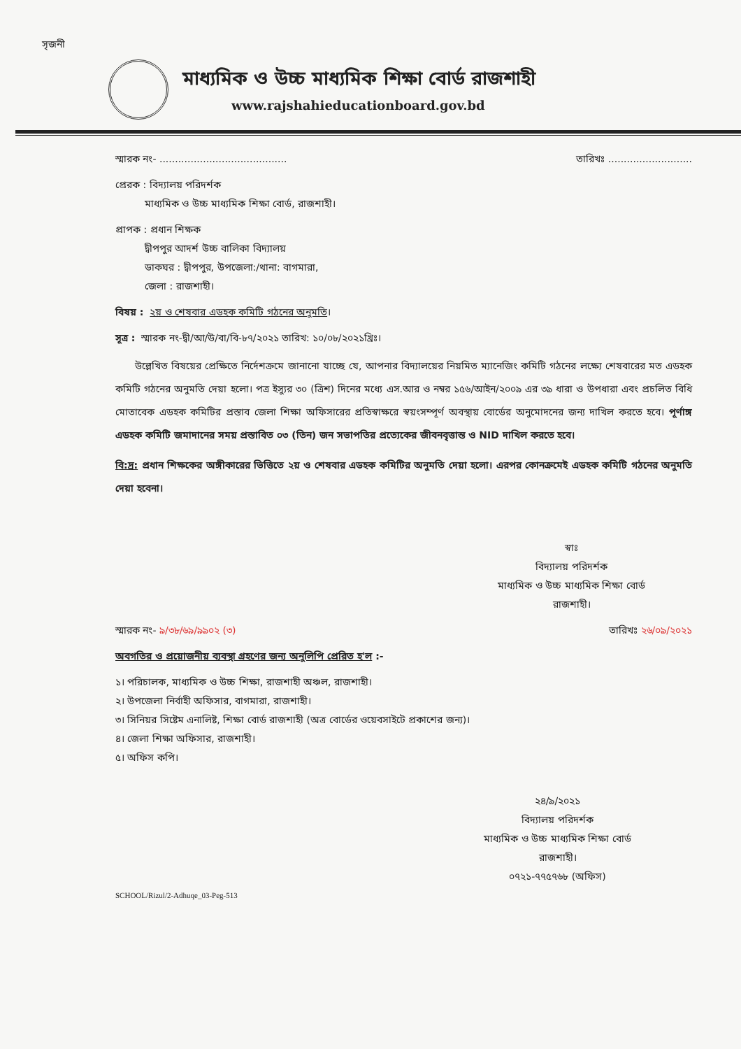সৃজনী
মাধ্যমিক ও উচ্চ মাধ্যমিক শিক্ষা বোর্ড রাজশাহী
www.rajshahieducationboard.gov.bd
স্মারক নং- ......................................... তারিখঃ ...........................
প্রেরক : বিদ্যালয় পরিদর্শক
   মাধ্যমিক ও উচ্চ মাধ্যমিক শিক্ষা বোর্ড, রাজশাহী।
প্রাপক : প্রধান শিক্ষক
   দ্বীপপুর আদর্শ উচ্চ বালিকা বিদ্যালয়
   ডাকঘর : দ্বীপপুর, উপজেলা:/থানা: বাগমারা,
   জেলা : রাজশাহী।
বিষয় : ২য় ও শেষবার এডহক কমিটি গঠনের অনুমতি।
সূত্র : স্মারক নং-দ্বী/আ/উ/বা/বি-৮৭/২০২১ তারিখ: ১০/০৮/২০২১খ্রিঃ।
  উল্লেখিত বিষয়ের প্রেক্ষিতে নির্দেশক্রমে জানানো যাচ্ছে যে, আপনার বিদ্যালয়ের নিয়মিত ম্যানেজিং কমিটি গঠনের লক্ষ্যে শেষবারের মত এডহক কমিটি গঠনের অনুমতি দেয়া হলো। পত্র ইস্যুর ৩০ (ত্রিশ) দিনের মধ্যে এস.আর ও নম্বর ১৫৬/আইন/২০০৯ এর ৩৯ ধারা ও উপধারা এবং প্রচলিত বিধি মোতাবেক এডহক কমিটির প্রস্তাব জেলা শিক্ষা অফিসারের প্রতিস্বাক্ষরে স্বয়ংসম্পূর্ণ অবস্থায় বোর্ডের অনুমোদনের জন্য দাখিল করতে হবে। পূর্ণাঙ্গ এডহক কমিটি জমাদানের সময় প্রস্তাবিত ০৩ (তিন) জন সভাপতির প্রত্যেকের জীবনবৃত্তান্ত ও NID দাখিল করতে হবে।
বি:দ্র: প্রধান শিক্ষকের অঙ্গীকারের ভিত্তিতে ২য় ও শেষবার এডহক কমিটির অনুমতি দেয়া হলো। এরপর কোনক্রমেই এডহক কমিটি গঠনের অনুমতি দেয়া হবেনা।
স্বাঃ
বিদ্যালয় পরিদর্শক
মাধ্যমিক ও উচ্চ মাধ্যমিক শিক্ষা বোর্ড
রাজশাহী।
স্মারক নং- ৯/৩৮/৬৯/৯৯০২ (৩) তারিখঃ ২৬/০৯/২০২১
অবগতির ও প্রয়োজনীয় ব্যবস্থা গ্রহণের জন্য অনুলিপি প্রেরিত হ'ল :-
১। পরিচালক, মাধ্যমিক ও উচ্চ শিক্ষা, রাজশাহী অঞ্চল, রাজশাহী।
২। উপজেলা নির্বাহী অফিসার, বাগমারা, রাজশাহী।
৩। সিনিয়র সিষ্টেম এনালিষ্ট, শিক্ষা বোর্ড রাজশাহী (অত্র বোর্ডের ওয়েবসাইটে প্রকাশের জন্য)।
৪। জেলা শিক্ষা অফিসার, রাজশাহী।
৫। অফিস কপি।
২৪/৯/২০২১
বিদ্যালয় পরিদর্শক
মাধ্যমিক ও উচ্চ মাধ্যমিক শিক্ষা বোর্ড
রাজশাহী।
০৭২১-৭৭৫৭৬৮ (অফিস)
SCHOOL/Rizul/2-Adhuqe_03-Peg-513